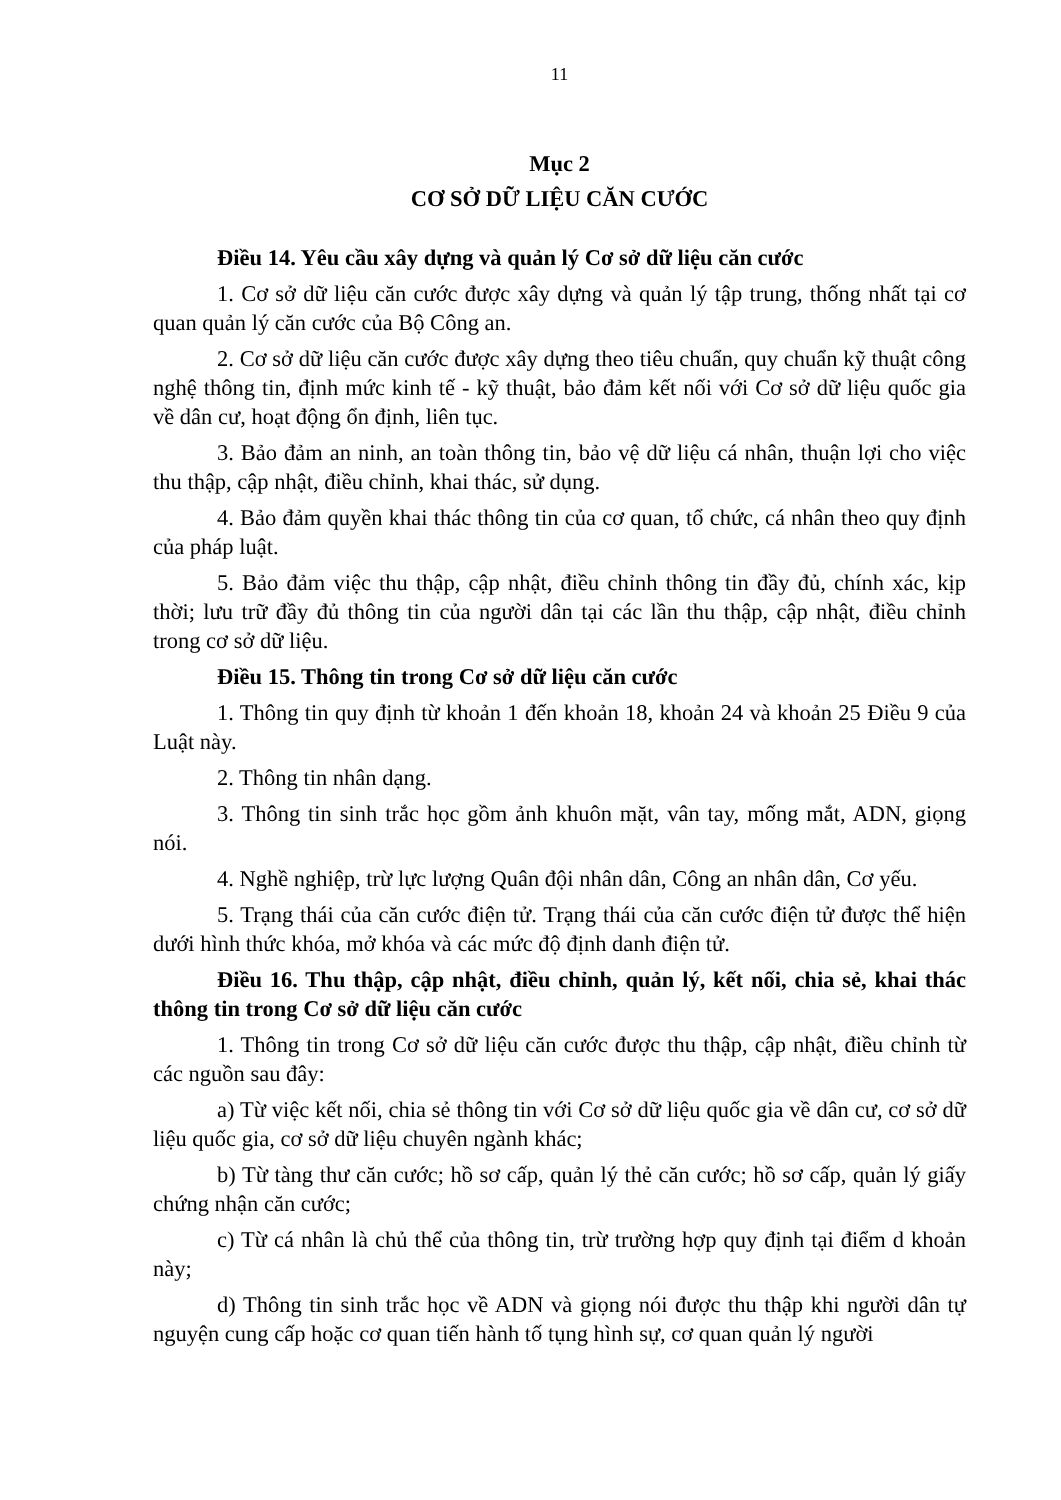11
Mục 2
CƠ SỞ DỮ LIỆU CĂN CƯỚC
Điều 14. Yêu cầu xây dựng và quản lý Cơ sở dữ liệu căn cước
1. Cơ sở dữ liệu căn cước được xây dựng và quản lý tập trung, thống nhất tại cơ quan quản lý căn cước của Bộ Công an.
2. Cơ sở dữ liệu căn cước được xây dựng theo tiêu chuẩn, quy chuẩn kỹ thuật công nghệ thông tin, định mức kinh tế - kỹ thuật, bảo đảm kết nối với Cơ sở dữ liệu quốc gia về dân cư, hoạt động ổn định, liên tục.
3. Bảo đảm an ninh, an toàn thông tin, bảo vệ dữ liệu cá nhân, thuận lợi cho việc thu thập, cập nhật, điều chỉnh, khai thác, sử dụng.
4. Bảo đảm quyền khai thác thông tin của cơ quan, tổ chức, cá nhân theo quy định của pháp luật.
5. Bảo đảm việc thu thập, cập nhật, điều chỉnh thông tin đầy đủ, chính xác, kịp thời; lưu trữ đầy đủ thông tin của người dân tại các lần thu thập, cập nhật, điều chỉnh trong cơ sở dữ liệu.
Điều 15. Thông tin trong Cơ sở dữ liệu căn cước
1. Thông tin quy định từ khoản 1 đến khoản 18, khoản 24 và khoản 25 Điều 9 của Luật này.
2. Thông tin nhân dạng.
3. Thông tin sinh trắc học gồm ảnh khuôn mặt, vân tay, mống mắt, ADN, giọng nói.
4. Nghề nghiệp, trừ lực lượng Quân đội nhân dân, Công an nhân dân, Cơ yếu.
5. Trạng thái của căn cước điện tử. Trạng thái của căn cước điện tử được thể hiện dưới hình thức khóa, mở khóa và các mức độ định danh điện tử.
Điều 16. Thu thập, cập nhật, điều chỉnh, quản lý, kết nối, chia sẻ, khai thác thông tin trong Cơ sở dữ liệu căn cước
1. Thông tin trong Cơ sở dữ liệu căn cước được thu thập, cập nhật, điều chỉnh từ các nguồn sau đây:
a) Từ việc kết nối, chia sẻ thông tin với Cơ sở dữ liệu quốc gia về dân cư, cơ sở dữ liệu quốc gia, cơ sở dữ liệu chuyên ngành khác;
b) Từ tàng thư căn cước; hồ sơ cấp, quản lý thẻ căn cước; hồ sơ cấp, quản lý giấy chứng nhận căn cước;
c) Từ cá nhân là chủ thể của thông tin, trừ trường hợp quy định tại điểm d khoản này;
d) Thông tin sinh trắc học về ADN và giọng nói được thu thập khi người dân tự nguyện cung cấp hoặc cơ quan tiến hành tố tụng hình sự, cơ quan quản lý người